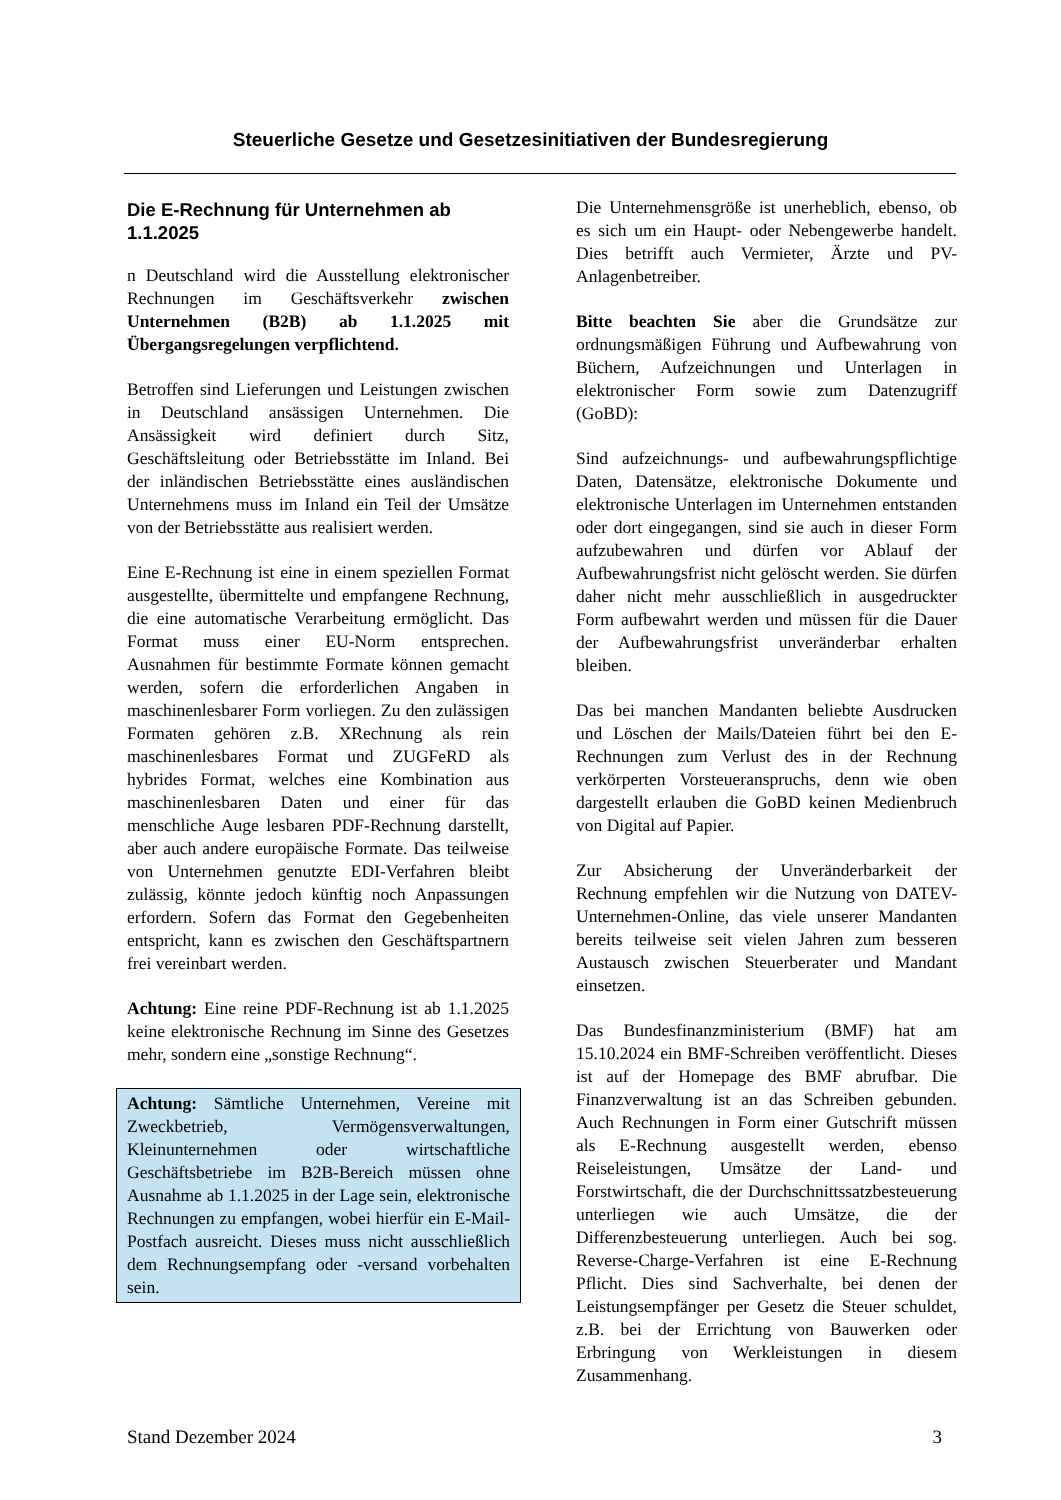Steuerliche Gesetze und Gesetzesinitiativen der Bundesregierung
Die E-Rechnung für Unternehmen ab 1.1.2025
n Deutschland wird die Ausstellung elektronischer Rechnungen im Geschäftsverkehr zwischen Unternehmen (B2B) ab 1.1.2025 mit Übergangsregelungen verpflichtend.
Betroffen sind Lieferungen und Leistungen zwischen in Deutschland ansässigen Unternehmen. Die Ansässigkeit wird definiert durch Sitz, Geschäftsleitung oder Betriebsstätte im Inland. Bei der inländischen Betriebsstätte eines ausländischen Unternehmens muss im Inland ein Teil der Umsätze von der Betriebsstätte aus realisiert werden.
Eine E-Rechnung ist eine in einem speziellen Format ausgestellte, übermittelte und empfangene Rechnung, die eine automatische Verarbeitung ermöglicht. Das Format muss einer EU-Norm entsprechen. Ausnahmen für bestimmte Formate können gemacht werden, sofern die erforderlichen Angaben in maschinenlesbarer Form vorliegen. Zu den zulässigen Formaten gehören z.B. XRechnung als rein maschinenlesbares Format und ZUGFeRD als hybrides Format, welches eine Kombination aus maschinenlesbaren Daten und einer für das menschliche Auge lesbaren PDF-Rechnung darstellt, aber auch andere europäische Formate. Das teilweise von Unternehmen genutzte EDI-Verfahren bleibt zulässig, könnte jedoch künftig noch Anpassungen erfordern. Sofern das Format den Gegebenheiten entspricht, kann es zwischen den Geschäftspartnern frei vereinbart werden.
Achtung: Eine reine PDF-Rechnung ist ab 1.1.2025 keine elektronische Rechnung im Sinne des Gesetzes mehr, sondern eine „sonstige Rechnung“.
Achtung: Sämtliche Unternehmen, Vereine mit Zweckbetrieb, Vermögensverwaltungen, Kleinunternehmen oder wirtschaftliche Geschäftsbetriebe im B2B-Bereich müssen ohne Ausnahme ab 1.1.2025 in der Lage sein, elektronische Rechnungen zu empfangen, wobei hierfür ein E-Mail-Postfach ausreicht. Dieses muss nicht ausschließlich dem Rechnungsempfang oder -versand vorbehalten sein.
Die Unternehmensgröße ist unerheblich, ebenso, ob es sich um ein Haupt- oder Nebengewerbe handelt. Dies betrifft auch Vermieter, Ärzte und PV-Anlagenbetreiber.
Bitte beachten Sie aber die Grundsätze zur ordnungsmäßigen Führung und Aufbewahrung von Büchern, Aufzeichnungen und Unterlagen in elektronischer Form sowie zum Datenzugriff (GoBD):
Sind aufzeichnungs- und aufbewahrungspflichtige Daten, Datensätze, elektronische Dokumente und elektronische Unterlagen im Unternehmen entstanden oder dort eingegangen, sind sie auch in dieser Form aufzubewahren und dürfen vor Ablauf der Aufbewahrungsfrist nicht gelöscht werden. Sie dürfen daher nicht mehr ausschließlich in ausgedruckter Form aufbewahrt werden und müssen für die Dauer der Aufbewahrungsfrist unveränderbar erhalten bleiben.
Das bei manchen Mandanten beliebte Ausdrucken und Löschen der Mails/Dateien führt bei den E-Rechnungen zum Verlust des in der Rechnung verkörperten Vorsteueranspruchs, denn wie oben dargestellt erlauben die GoBD keinen Medienbruch von Digital auf Papier.
Zur Absicherung der Unveränderbarkeit der Rechnung empfehlen wir die Nutzung von DATEV-Unternehmen-Online, das viele unserer Mandanten bereits teilweise seit vielen Jahren zum besseren Austausch zwischen Steuerberater und Mandant einsetzen.
Das Bundesfinanzministerium (BMF) hat am 15.10.2024 ein BMF-Schreiben veröffentlicht. Dieses ist auf der Homepage des BMF abrufbar. Die Finanzverwaltung ist an das Schreiben gebunden. Auch Rechnungen in Form einer Gutschrift müssen als E-Rechnung ausgestellt werden, ebenso Reiseleistungen, Umsätze der Land- und Forstwirtschaft, die der Durchschnittssatzbesteuerung unterliegen wie auch Umsätze, die der Differenzbesteuerung unterliegen. Auch bei sog. Reverse-Charge-Verfahren ist eine E-Rechnung Pflicht. Dies sind Sachverhalte, bei denen der Leistungsempfänger per Gesetz die Steuer schuldet, z.B. bei der Errichtung von Bauwerken oder Erbringung von Werkleistungen in diesem Zusammenhang.
Stand Dezember 2024 3